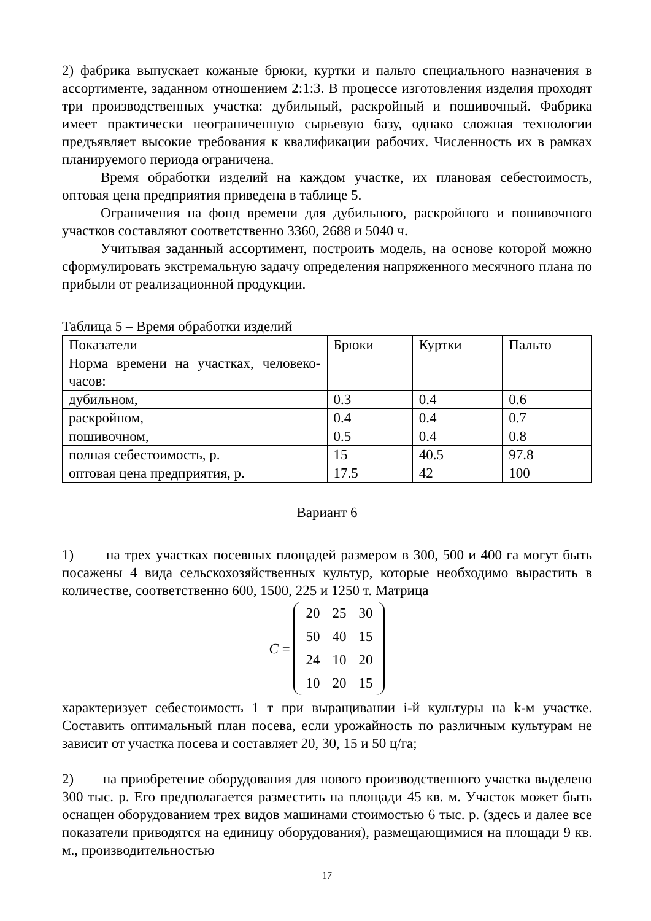2) фабрика выпускает кожаные брюки, куртки и пальто специального назначения в ассортименте, заданном отношением 2:1:3. В процессе изготовления изделия проходят три производственных участка: дубильный, раскройный и пошивочный. Фабрика имеет практически неограниченную сырьевую базу, однако сложная технологии предъявляет высокие требования к квалификации рабочих. Численность их в рамках планируемого периода ограничена.
Время обработки изделий на каждом участке, их плановая себестоимость, оптовая цена предприятия приведена в таблице 5.
Ограничения на фонд времени для дубильного, раскройного и пошивочного участков составляют соответственно 3360, 2688 и 5040 ч.
Учитывая заданный ассортимент, построить модель, на основе которой можно сформулировать экстремальную задачу определения напряженного месячного плана по прибыли от реализационной продукции.
Таблица 5 – Время обработки изделий
| Показатели | Брюки | Куртки | Пальто |
| Норма времени на участках, человеко-часов: | | | |
| дубильном, | 0.3 | 0.4 | 0.6 |
| раскройном, | 0.4 | 0.4 | 0.7 |
| пошивочном, | 0.5 | 0.4 | 0.8 |
| полная себестоимость, р. | 15 | 40.5 | 97.8 |
| оптовая цена предприятия, р. | 17.5 | 42 | 100 |
Вариант 6
1) на трех участках посевных площадей размером в 300, 500 и 400 га могут быть посажены 4 вида сельскохозяйственных культур, которые необходимо вырастить в количестве, соответственно 600, 1500, 225 и 1250 т. Матрица
C =
| 20 | 25 | 30 |
| 50 | 40 | 15 |
| 24 | 10 | 20 |
| 10 | 20 | 15 |
характеризует себестоимость 1 т при выращивании i-й культуры на k-м участке. Составить оптимальный план посева, если урожайность по различным культурам не зависит от участка посева и составляет 20, 30, 15 и 50 ц/га;
2) на приобретение оборудования для нового производственного участка выделено 300 тыс. р. Его предполагается разместить на площади 45 кв. м. Участок может быть оснащен оборудованием трех видов машинами стоимостью 6 тыс. р. (здесь и далее все показатели приводятся на единицу оборудования), размещающимися на площади 9 кв. м., производительностью
17